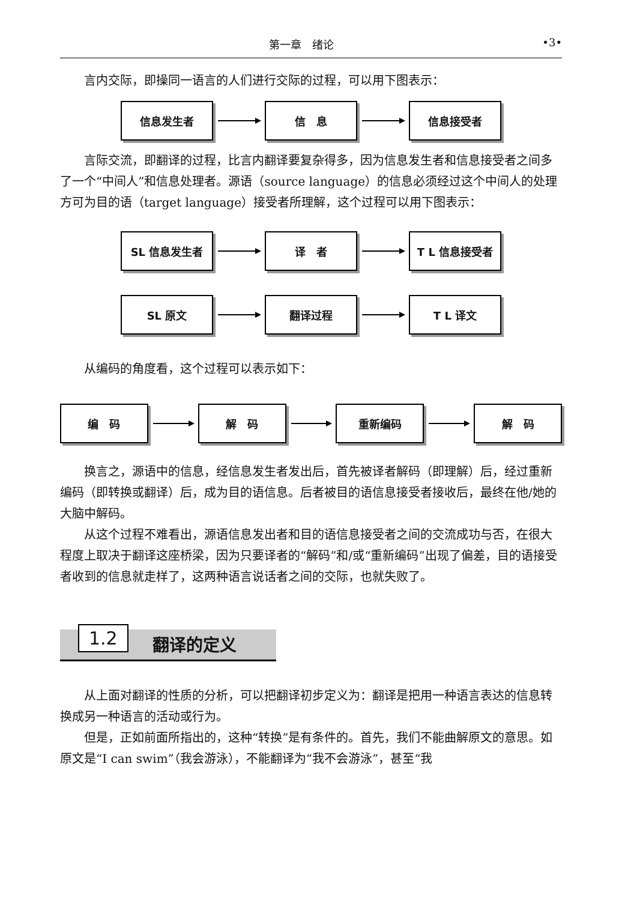第一章　绪论 •3•
言内交际，即操同一语言的人们进行交际的过程，可以用下图表示：
信息发生者 信　息 信息接受者
言际交流，即翻译的过程，比言内翻译要复杂得多，因为信息发生者和信息接受者之间多了一个“中间人”和信息处理者。源语（source language）的信息必须经过这个中间人的处理方可为目的语（target language）接受者所理解，这个过程可以用下图表示：
SL 信息发生者 译　者 T L 信息接受者
SL 原文 翻译过程 T L 译文
从编码的角度看，这个过程可以表示如下：
编　码 解　码 重新编码 解　码
换言之，源语中的信息，经信息发生者发出后，首先被译者解码（即理解）后，经过重新编码（即转换或翻译）后，成为目的语信息。后者被目的语信息接受者接收后，最终在他/她的大脑中解码。
从这个过程不难看出，源语信息发出者和目的语信息接受者之间的交流成功与否，在很大程度上取决于翻译这座桥梁，因为只要译者的“解码”和/或“重新编码”出现了偏差，目的语接受者收到的信息就走样了，这两种语言说话者之间的交际，也就失败了。
1.2 翻译的定义
从上面对翻译的性质的分析，可以把翻译初步定义为：翻译是把用一种语言表达的信息转换成另一种语言的活动或行为。
但是，正如前面所指出的，这种“转换”是有条件的。首先，我们不能曲解原文的意思。如原文是“I can swim”（我会游泳），不能翻译为“我不会游泳”，甚至“我